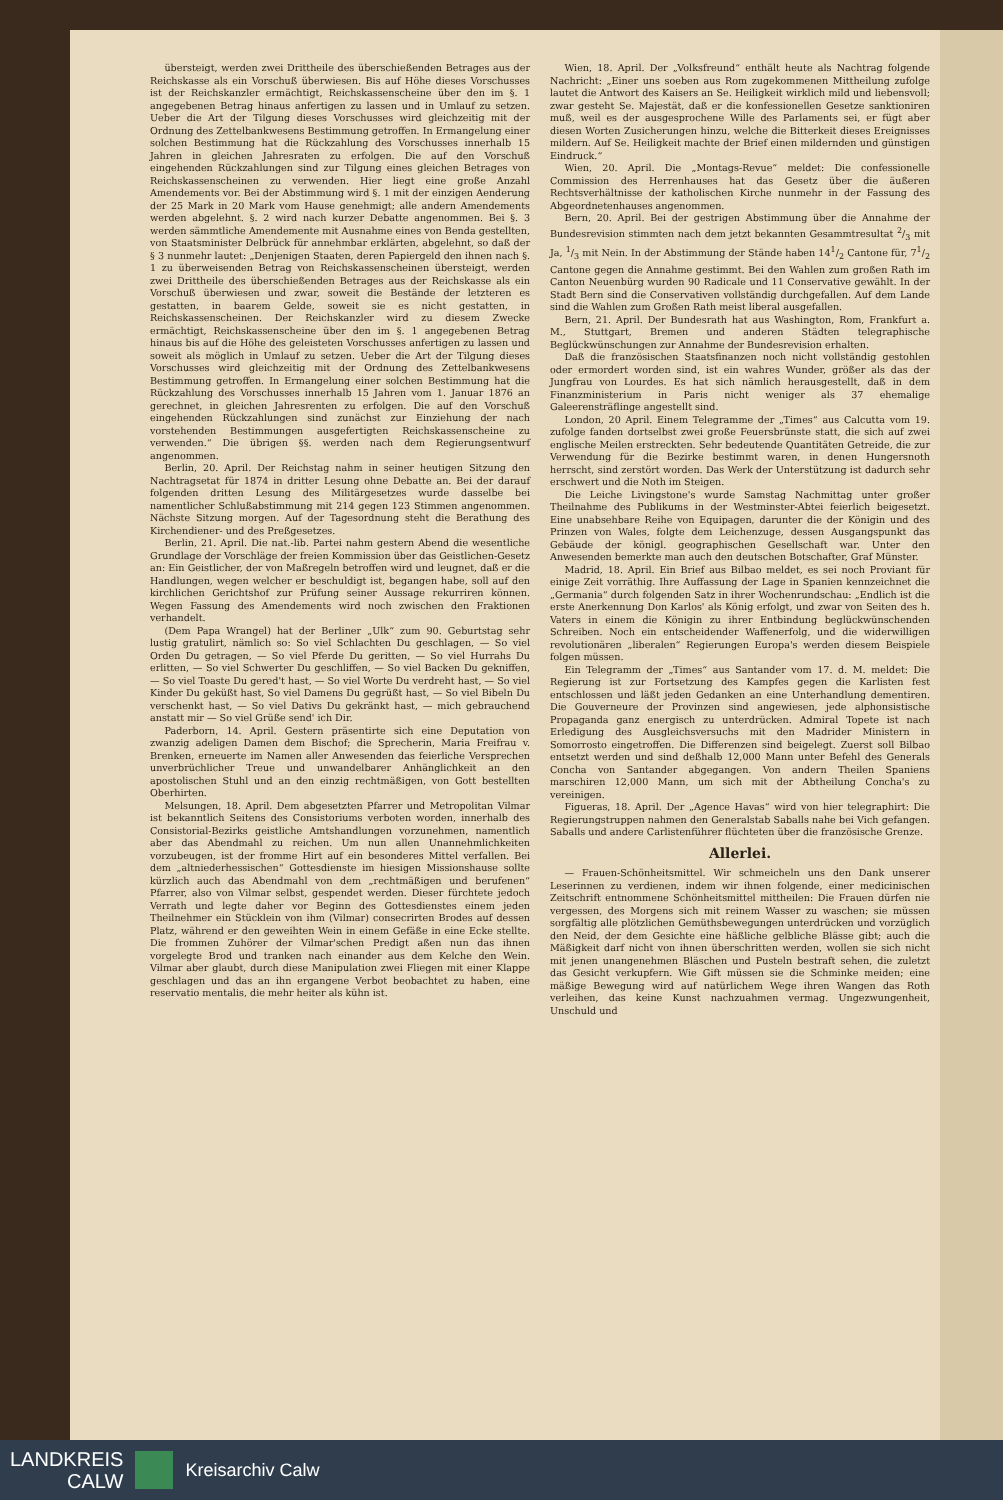übersteigt, werden zwei Drittheile des überschießenden Betrages aus der Reichskasse als ein Vorschuß überwiesen. Bis auf Höhe dieses Vorschusses ist der Reichskanzler ermächtigt, Reichskassenscheine über den im §. 1 angegebenen Betrag hinaus anfertigen zu lassen und in Umlauf zu setzen. Ueber die Art der Tilgung dieses Vorschusses wird gleichzeitig mit der Ordnung des Zettelbankwesens Bestimmung getroffen. In Ermangelung einer solchen Bestimmung hat die Rückzahlung des Vorschusses innerhalb 15 Jahren in gleichen Jahresraten zu erfolgen. Die auf den Vorschuß eingehenden Rückzahlungen sind zur Tilgung eines gleichen Betrages von Reichskassenscheinen zu verwenden. Hier liegt eine große Anzahl Amendements vor. Bei der Abstimmung wird §. 1 mit der einzigen Aenderung der 25 Mark in 20 Mark vom Hause genehmigt; alle andern Amendements werden abgelehnt. §. 2 wird nach kurzer Debatte angenommen. Bei §. 3 werden sämmtliche Amendemente mit Ausnahme eines von Benda gestellten, von Staatsminister Delbrück für annehmbar erklärten, abgelehnt, so daß der § 3 nunmehr lautet: „Denjenigen Staaten, deren Papiergeld den ihnen nach §. 1 zu überweisenden Betrag von Reichskassenscheinen übersteigt, werden zwei Drittheile des überschießenden Betrages aus der Reichskasse als ein Vorschuß überwiesen und zwar, soweit die Bestände der letzteren es gestatten, in baarem Gelde, soweit sie es nicht gestatten, in Reichskassenscheinen. Der Reichskanzler wird zu diesem Zwecke ermächtigt, Reichskassenscheine über den im §. 1 angegebenen Betrag hinaus bis auf die Höhe des geleisteten Vorschusses anfertigen zu lassen und soweit als möglich in Umlauf zu setzen. Ueber die Art der Tilgung dieses Vorschusses wird gleichzeitig mit der Ordnung des Zettelbankwesens Bestimmung getroffen. In Ermangelung einer solchen Bestimmung hat die Rückzahlung des Vorschusses innerhalb 15 Jahren vom 1. Januar 1876 an gerechnet, in gleichen Jahresrenten zu erfolgen. Die auf den Vorschuß eingehenden Rückzahlungen sind zunächst zur Einziehung der nach vorstehenden Bestimmungen ausgefertigten Reichskassenscheine zu verwenden.“ Die übrigen §§. werden nach dem Regierungsentwurf angenommen.
Berlin, 20. April. Der Reichstag nahm in seiner heutigen Sitzung den Nachtragsetat für 1874 in dritter Lesung ohne Debatte an. Bei der darauf folgenden dritten Lesung des Militärgesetzes wurde dasselbe bei namentlicher Schlußabstimmung mit 214 gegen 123 Stimmen angenommen. Nächste Sitzung morgen. Auf der Tagesordnung steht die Berathung des Kirchendiener- und des Preßgesetzes.
Berlin, 21. April. Die nat.-lib. Partei nahm gestern Abend die wesentliche Grundlage der Vorschläge der freien Kommission über das Geistlichen-Gesetz an: Ein Geistlicher, der von Maßregeln betroffen wird und leugnet, daß er die Handlungen, wegen welcher er beschuldigt ist, begangen habe, soll auf den kirchlichen Gerichtshof zur Prüfung seiner Aussage rekurriren können. Wegen Fassung des Amendements wird noch zwischen den Fraktionen verhandelt.
(Dem Papa Wrangel) hat der Berliner „Ulk“ zum 90. Geburtstag sehr lustig gratulirt, nämlich so: So viel Schlachten Du geschlagen, — So viel Orden Du getragen, — So viel Pferde Du geritten, — So viel Hurrahs Du erlitten, — So viel Schwerter Du geschliffen, — So viel Backen Du gekniffen, — So viel Toaste Du gered't hast, — So viel Worte Du verdreht hast, — So viel Kinder Du geküßt hast, So viel Damens Du gegrüßt hast, — So viel Bibeln Du verschenkt hast, — So viel Dativs Du gekränkt hast, — mich gebrauchend anstatt mir — So viel Grüße send' ich Dir.
Paderborn, 14. April. Gestern präsentirte sich eine Deputation von zwanzig adeligen Damen dem Bischof; die Sprecherin, Maria Freifrau v. Brenken, erneuerte im Namen aller Anwesenden das feierliche Versprechen unverbrüchlicher Treue und unwandelbarer Anhänglichkeit an den apostolischen Stuhl und an den einzig rechtmäßigen, von Gott bestellten Oberhirten.
Melsungen, 18. April. Dem abgesetzten Pfarrer und Metropolitan Vilmar ist bekanntlich Seitens des Consistoriums verboten worden, innerhalb des Consistorial-Bezirks geistliche Amtshandlungen vorzunehmen, namentlich aber das Abendmahl zu reichen. Um nun allen Unannehmlichkeiten vorzubeugen, ist der fromme Hirt auf ein besonderes Mittel verfallen. Bei dem „altniederhessischen“ Gottesdienste im hiesigen Missionshause sollte kürzlich auch das Abendmahl von dem „rechtmäßigen und berufenen“ Pfarrer, also von Vilmar selbst, gespendet werden. Dieser fürchtete jedoch Verrath und legte daher vor Beginn des Gottesdienstes einem jeden Theilnehmer ein Stücklein von ihm (Vilmar) consecrirten Brodes auf dessen Platz, während er den geweihten Wein in einem Gefäße in eine Ecke stellte. Die frommen Zuhörer der Vilmar'schen Predigt aßen nun das ihnen vorgelegte Brod und tranken nach einander aus dem Kelche den Wein. Vilmar aber glaubt, durch diese Manipulation zwei Fliegen mit einer Klappe geschlagen und das an ihn ergangene Verbot beobachtet zu haben, eine reservatio mentalis, die mehr heiter als kühn ist.
Wien, 18. April. Der „Volksfreund“ enthält heute als Nachtrag folgende Nachricht: „Einer uns soeben aus Rom zugekommenen Mittheilung zufolge lautet die Antwort des Kaisers an Se. Heiligkeit wirklich mild und liebensvoll; zwar gesteht Se. Majestät, daß er die konfessionellen Gesetze sanktioniren muß, weil es der ausgesprochene Wille des Parlaments sei, er fügt aber diesen Worten Zusicherungen hinzu, welche die Bitterkeit dieses Ereignisses mildern. Auf Se. Heiligkeit machte der Brief einen mildernden und günstigen Eindruck.“
Wien, 20. April. Die „Montags-Revue“ meldet: Die confessionelle Commission des Herrenhauses hat das Gesetz über die äußeren Rechtsverhältnisse der katholischen Kirche nunmehr in der Fassung des Abgeordnetenhauses angenommen.
Bern, 20. April. Bei der gestrigen Abstimmung über die Annahme der Bundesrevision stimmten nach dem jetzt bekannten Gesammtresultat 2/3 mit Ja, 1/3 mit Nein. In der Abstimmung der Stände haben 141/2 Cantone für, 71/2 Cantone gegen die Annahme gestimmt. Bei den Wahlen zum großen Rath im Canton Neuenbürg wurden 90 Radicale und 11 Conservative gewählt. In der Stadt Bern sind die Conservativen vollständig durchgefallen. Auf dem Lande sind die Wahlen zum Großen Rath meist liberal ausgefallen.
Bern, 21. April. Der Bundesrath hat aus Washington, Rom, Frankfurt a. M., Stuttgart, Bremen und anderen Städten telegraphische Beglückwünschungen zur Annahme der Bundesrevision erhalten.
Daß die französischen Staatsfinanzen noch nicht vollständig gestohlen oder ermordert worden sind, ist ein wahres Wunder, größer als das der Jungfrau von Lourdes. Es hat sich nämlich herausgestellt, daß in dem Finanzministerium in Paris nicht weniger als 37 ehemalige Galeerensträflinge angestellt sind.
London, 20 April. Einem Telegramme der „Times“ aus Calcutta vom 19. zufolge fanden dortselbst zwei große Feuersbrünste statt, die sich auf zwei englische Meilen erstreckten. Sehr bedeutende Quantitäten Getreide, die zur Verwendung für die Bezirke bestimmt waren, in denen Hungersnoth herrscht, sind zerstört worden. Das Werk der Unterstützung ist dadurch sehr erschwert und die Noth im Steigen.
Die Leiche Livingstone's wurde Samstag Nachmittag unter großer Theilnahme des Publikums in der Westminster-Abtei feierlich beigesetzt. Eine unabsehbare Reihe von Equipagen, darunter die der Königin und des Prinzen von Wales, folgte dem Leichenzuge, dessen Ausgangspunkt das Gebäude der königl. geographischen Gesellschaft war. Unter den Anwesenden bemerkte man auch den deutschen Botschafter, Graf Münster.
Madrid, 18. April. Ein Brief aus Bilbao meldet, es sei noch Proviant für einige Zeit vorräthig. Ihre Auffassung der Lage in Spanien kennzeichnet die „Germania“ durch folgenden Satz in ihrer Wochenrundschau: „Endlich ist die erste Anerkennung Don Karlos' als König erfolgt, und zwar von Seiten des h. Vaters in einem die Königin zu ihrer Entbindung beglückwünschenden Schreiben. Noch ein entscheidender Waffenerfolg, und die widerwilligen revolutionären „liberalen“ Regierungen Europa's werden diesem Beispiele folgen müssen.
Ein Telegramm der „Times“ aus Santander vom 17. d. M. meldet: Die Regierung ist zur Fortsetzung des Kampfes gegen die Karlisten fest entschlossen und läßt jeden Gedanken an eine Unterhandlung dementiren. Die Gouverneure der Provinzen sind angewiesen, jede alphonsistische Propaganda ganz energisch zu unterdrücken. Admiral Topete ist nach Erledigung des Ausgleichsversuchs mit den Madrider Ministern in Somorrosto eingetroffen. Die Differenzen sind beigelegt. Zuerst soll Bilbao entsetzt werden und sind deßhalb 12,000 Mann unter Befehl des Generals Concha von Santander abgegangen. Von andern Theilen Spaniens marschiren 12,000 Mann, um sich mit der Abtheilung Concha's zu vereinigen.
Figueras, 18. April. Der „Agence Havas“ wird von hier telegraphirt: Die Regierungstruppen nahmen den Generalstab Saballs nahe bei Vich gefangen. Saballs und andere Carlistenführer flüchteten über die französische Grenze.
Allerlei.
— Frauen-Schönheitsmittel. Wir schmeicheln uns den Dank unserer Leserinnen zu verdienen, indem wir ihnen folgende, einer medicinischen Zeitschrift entnommene Schönheitsmittel mittheilen: Die Frauen dürfen nie vergessen, des Morgens sich mit reinem Wasser zu waschen; sie müssen sorgfältig alle plötzlichen Gemüthsbewegungen unterdrücken und vorzüglich den Neid, der dem Gesichte eine häßliche gelbliche Blässe gibt; auch die Mäßigkeit darf nicht von ihnen überschritten werden, wollen sie sich nicht mit jenen unangenehmen Bläschen und Pusteln bestraft sehen, die zuletzt das Gesicht verkupfern. Wie Gift müssen sie die Schminke meiden; eine mäßige Bewegung wird auf natürlichem Wege ihren Wangen das Roth verleihen, das keine Kunst nachzuahmen vermag. Ungezwungenheit, Unschuld und
LANDKREIS
CALW
Kreisarchiv Calw